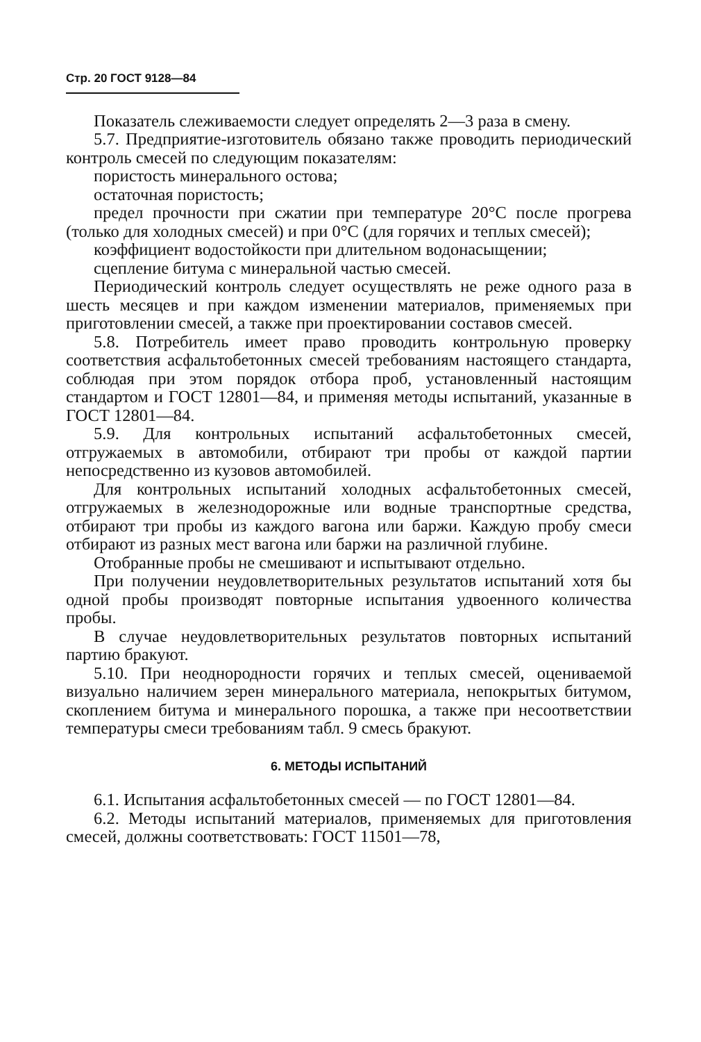Стр. 20 ГОСТ 9128—84
Показатель слеживаемости следует определять 2—3 раза в смену.
5.7. Предприятие-изготовитель обязано также проводить периодический контроль смесей по следующим показателям:
пористость минерального остова;
остаточная пористость;
предел прочности при сжатии при температуре 20°С после прогрева (только для холодных смесей) и при 0°С (для горячих и теплых смесей);
коэффициент водостойкости при длительном водонасыщении;
сцепление битума с минеральной частью смесей.
Периодический контроль следует осуществлять не реже одного раза в шесть месяцев и при каждом изменении материалов, применяемых при приготовлении смесей, а также при проектировании составов смесей.
5.8. Потребитель имеет право проводить контрольную проверку соответствия асфальтобетонных смесей требованиям настоящего стандарта, соблюдая при этом порядок отбора проб, установленный настоящим стандартом и ГОСТ 12801—84, и применяя методы испытаний, указанные в ГОСТ 12801—84.
5.9. Для контрольных испытаний асфальтобетонных смесей, отгружаемых в автомобили, отбирают три пробы от каждой партии непосредственно из кузовов автомобилей.
Для контрольных испытаний холодных асфальтобетонных смесей, отгружаемых в железнодорожные или водные транспортные средства, отбирают три пробы из каждого вагона или баржи. Каждую пробу смеси отбирают из разных мест вагона или баржи на различной глубине.
Отобранные пробы не смешивают и испытывают отдельно.
При получении неудовлетворительных результатов испытаний хотя бы одной пробы производят повторные испытания удвоенного количества пробы.
В случае неудовлетворительных результатов повторных испытаний партию бракуют.
5.10. При неоднородности горячих и теплых смесей, оцениваемой визуально наличием зерен минерального материала, непокрытых битумом, скоплением битума и минерального порошка, а также при несоответствии температуры смеси требованиям табл. 9 смесь бракуют.
6. МЕТОДЫ ИСПЫТАНИЙ
6.1. Испытания асфальтобетонных смесей — по ГОСТ 12801—84.
6.2. Методы испытаний материалов, применяемых для приготовления смесей, должны соответствовать: ГОСТ 11501—78,